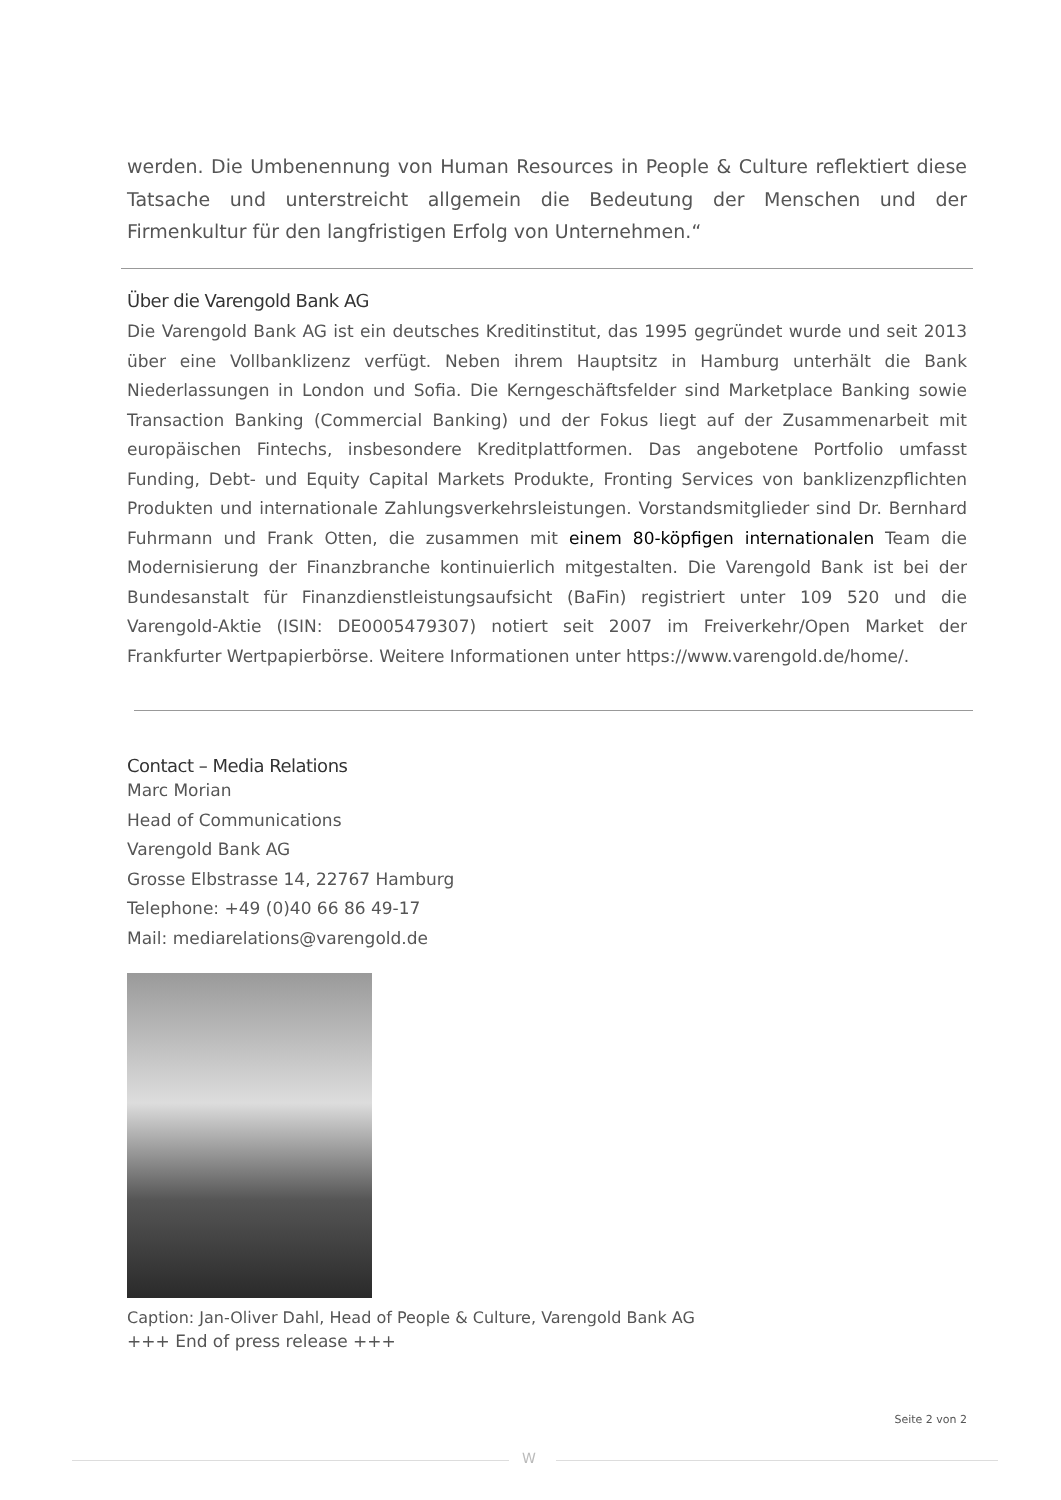werden. Die Umbenennung von Human Resources in People & Culture reflektiert diese Tatsache und unterstreicht allgemein die Bedeutung der Menschen und der Firmenkultur für den langfristigen Erfolg von Unternehmen.“
Über die Varengold Bank AG
Die Varengold Bank AG ist ein deutsches Kreditinstitut, das 1995 gegründet wurde und seit 2013 über eine Vollbanklizenz verfügt. Neben ihrem Hauptsitz in Hamburg unterhält die Bank Niederlassungen in London und Sofia. Die Kerngeschäftsfelder sind Marketplace Banking sowie Transaction Banking (Commercial Banking) und der Fokus liegt auf der Zusammenarbeit mit europäischen Fintechs, insbesondere Kreditplattformen. Das angebotene Portfolio umfasst Funding, Debt- und Equity Capital Markets Produkte, Fronting Services von banklizenzpflichten Produkten und internationale Zahlungsverkehrsleistungen. Vorstandsmitglieder sind Dr. Bernhard Fuhrmann und Frank Otten, die zusammen mit einem 80-köpfigen internationalen Team die Modernisierung der Finanzbranche kontinuierlich mitgestalten. Die Varengold Bank ist bei der Bundesanstalt für Finanzdienstleistungsaufsicht (BaFin) registriert unter 109 520 und die Varengold-Aktie (ISIN: DE0005479307) notiert seit 2007 im Freiverkehr/Open Market der Frankfurter Wertpapierbörse. Weitere Informationen unter https://www.varengold.de/home/.
Contact – Media Relations
Marc Morian
Head of Communications
Varengold Bank AG
Grosse Elbstrasse 14, 22767 Hamburg
Telephone: +49 (0)40 66 86 49-17
Mail: mediarelations@varengold.de
Caption: Jan-Oliver Dahl, Head of People & Culture, Varengold Bank AG
+++ End of press release +++
Seite 2 von 2
W